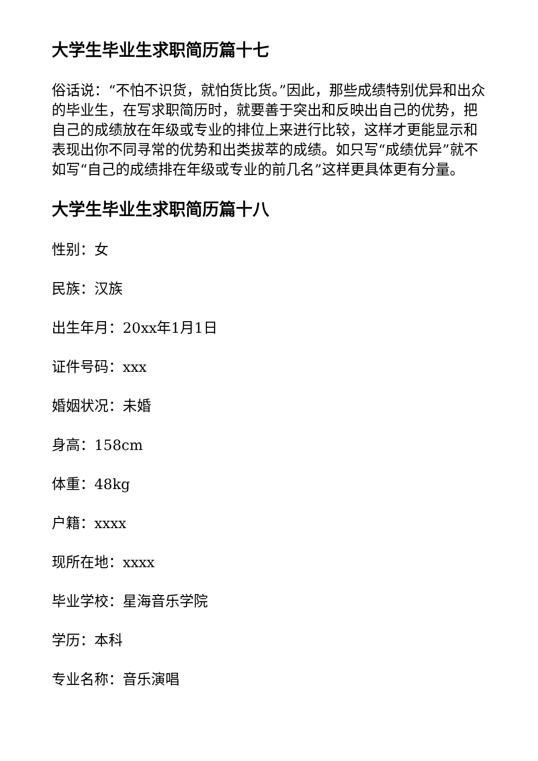大学生毕业生求职简历篇十七
俗话说：“不怕不识货，就怕货比货。”因此，那些成绩特别优异和出众的毕业生，在写求职简历时，就要善于突出和反映出自己的优势，把自己的成绩放在年级或专业的排位上来进行比较，这样才更能显示和表现出你不同寻常的优势和出类拔萃的成绩。如只写“成绩优异”就不如写“自己的成绩排在年级或专业的前几名”这样更具体更有分量。
大学生毕业生求职简历篇十八
性别：女
民族：汉族
出生年月：20xx年1月1日
证件号码：xxx
婚姻状况：未婚
身高：158cm
体重：48kg
户籍：xxxx
现所在地：xxxx
毕业学校：星海音乐学院
学历：本科
专业名称：音乐演唱